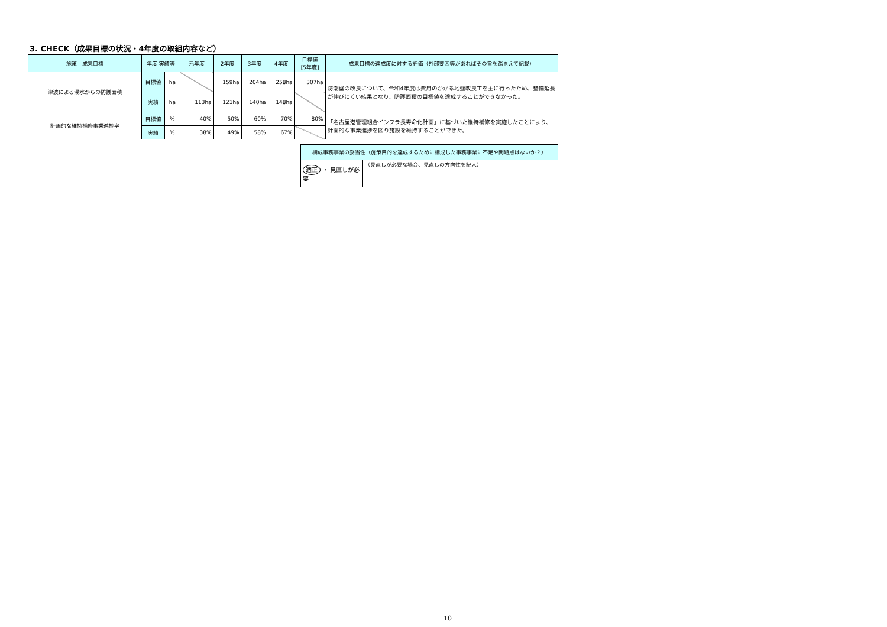3. CHECK（成果目標の状況・4年度の取組内容など）
| 施策 成果目標 | 年度 実績等 | | 元年度 | 2年度 | 3年度 | 4年度 | 目標値 [5年度] | 成果目標の達成度に対する評価（外部要因等があればその旨を踏まえて記載） |
| --- | --- | --- | --- | --- | --- | --- | --- | --- |
| 津波による浸水からの防護面積 | 目標値 | ha | | 159ha | 204ha | 258ha | 307ha | 防潮壁の改良について、令和4年度は費用のかかる地盤改良工を主に行ったため、整備延長が伸びにくい結果となり、防護面積の目標値を達成することができなかった。 |
| | 実績 | ha | 113ha | 121ha | 140ha | 148ha | | |
| 計画的な維持補修事業進捗率 | 目標値 | % | 40% | 50% | 60% | 70% | 80% | 「名古屋港管理組合インフラ長寿命化計画」に基づいた維持補修を実施したことにより、計画的な事業進捗を図り施設を維持することができた。 |
| | 実績 | % | 38% | 49% | 58% | 67% | | |
| 構成事務事業の妥当性（施策目的を達成するために構成した事務事業に不足や問題点はないか？） | |
| --- | --- |
| 適正 ・ 見直しが必要 | （見直しが必要な場合、見直しの方向性を記入） |
10